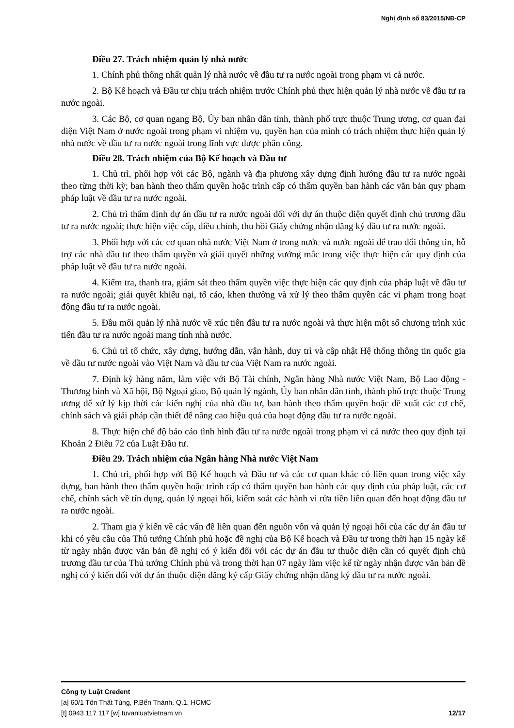Nghị định số 83/2015/NĐ-CP
Điều 27. Trách nhiệm quản lý nhà nước
1. Chính phủ thống nhất quản lý nhà nước về đầu tư ra nước ngoài trong phạm vi cả nước.
2. Bộ Kế hoạch và Đầu tư chịu trách nhiệm trước Chính phủ thực hiện quản lý nhà nước về đầu tư ra nước ngoài.
3. Các Bộ, cơ quan ngang Bộ, Ủy ban nhân dân tỉnh, thành phố trực thuộc Trung ương, cơ quan đại diện Việt Nam ở nước ngoài trong phạm vi nhiệm vụ, quyền hạn của mình có trách nhiệm thực hiện quản lý nhà nước về đầu tư ra nước ngoài trong lĩnh vực được phân công.
Điều 28. Trách nhiệm của Bộ Kế hoạch và Đầu tư
1. Chủ trì, phối hợp với các Bộ, ngành và địa phương xây dựng định hướng đầu tư ra nước ngoài theo từng thời kỳ; ban hành theo thẩm quyền hoặc trình cấp có thẩm quyền ban hành các văn bản quy phạm pháp luật về đầu tư ra nước ngoài.
2. Chủ trì thẩm định dự án đầu tư ra nước ngoài đối với dự án thuộc diện quyết định chủ trương đầu tư ra nước ngoài; thực hiện việc cấp, điều chỉnh, thu hồi Giấy chứng nhận đăng ký đầu tư ra nước ngoài.
3. Phối hợp với các cơ quan nhà nước Việt Nam ở trong nước và nước ngoài để trao đổi thông tin, hỗ trợ các nhà đầu tư theo thẩm quyền và giải quyết những vướng mắc trong việc thực hiện các quy định của pháp luật về đầu tư ra nước ngoài.
4. Kiểm tra, thanh tra, giám sát theo thẩm quyền việc thực hiện các quy định của pháp luật về đầu tư ra nước ngoài; giải quyết khiếu nại, tố cáo, khen thưởng và xử lý theo thẩm quyền các vi phạm trong hoạt động đầu tư ra nước ngoài.
5. Đầu mối quản lý nhà nước về xúc tiến đầu tư ra nước ngoài và thực hiện một số chương trình xúc tiến đầu tư ra nước ngoài mang tính nhà nước.
6. Chủ trì tổ chức, xây dựng, hướng dẫn, vận hành, duy trì và cập nhật Hệ thống thông tin quốc gia về đầu tư nước ngoài vào Việt Nam và đầu tư của Việt Nam ra nước ngoài.
7. Định kỳ hàng năm, làm việc với Bộ Tài chính, Ngân hàng Nhà nước Việt Nam, Bộ Lao động - Thương binh và Xã hội, Bộ Ngoại giao, Bộ quản lý ngành, Ủy ban nhân dân tỉnh, thành phố trực thuộc Trung ương để xử lý kịp thời các kiến nghị của nhà đầu tư, ban hành theo thẩm quyền hoặc đề xuất các cơ chế, chính sách và giải pháp cần thiết để nâng cao hiệu quả của hoạt động đầu tư ra nước ngoài.
8. Thực hiện chế độ báo cáo tình hình đầu tư ra nước ngoài trong phạm vi cả nước theo quy định tại Khoản 2 Điều 72 của Luật Đầu tư.
Điều 29. Trách nhiệm của Ngân hàng Nhà nước Việt Nam
1. Chủ trì, phối hợp với Bộ Kế hoạch và Đầu tư và các cơ quan khác có liên quan trong việc xây dựng, ban hành theo thẩm quyền hoặc trình cấp có thẩm quyền ban hành các quy định của pháp luật, các cơ chế, chính sách về tín dụng, quản lý ngoại hối, kiểm soát các hành vi rửa tiền liên quan đến hoạt động đầu tư ra nước ngoài.
2. Tham gia ý kiến về các vấn đề liên quan đến nguồn vốn và quản lý ngoại hối của các dự án đầu tư khi có yêu cầu của Thủ tướng Chính phủ hoặc đề nghị của Bộ Kế hoạch và Đầu tư trong thời hạn 15 ngày kể từ ngày nhận được văn bản đề nghị có ý kiến đối với các dự án đầu tư thuộc diện cần có quyết định chủ trương đầu tư của Thủ tướng Chính phủ và trong thời hạn 07 ngày làm việc kể từ ngày nhận được văn bản đề nghị có ý kiến đối với dự án thuộc diện đăng ký cấp Giấy chứng nhận đăng ký đầu tư ra nước ngoài.
Công ty Luật Credent
[a] 60/1 Tôn Thất Tùng, P.Bến Thành, Q.1, HCMC
[t] 0943 117 117 [w] tuvanluatvietnam.vn 12/17